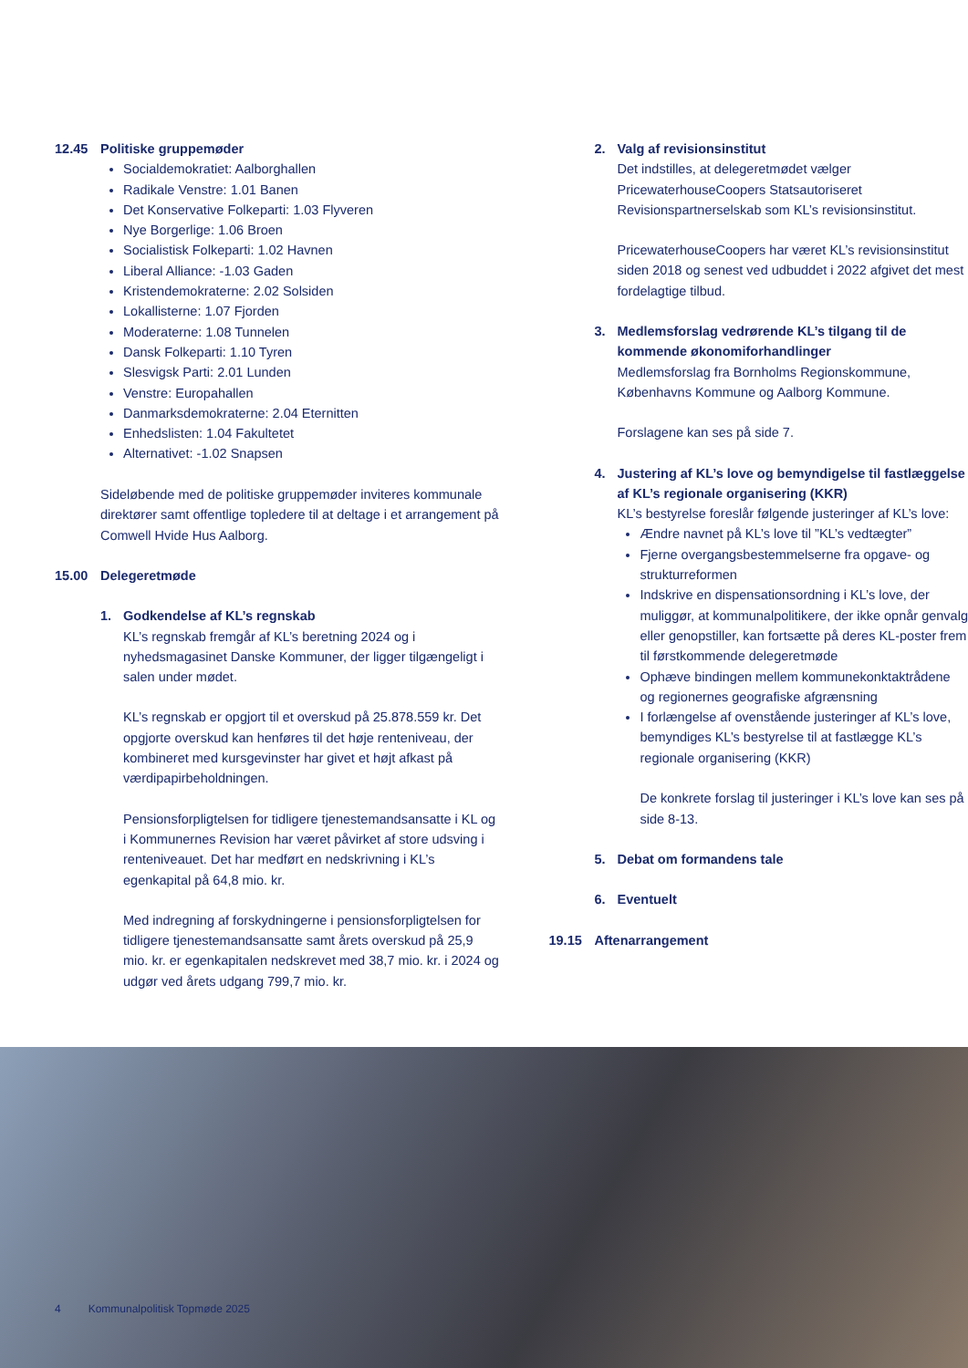12.45 Politiske gruppemøder
Socialdemokratiet: Aalborghallen
Radikale Venstre: 1.01 Banen
Det Konservative Folkeparti: 1.03 Flyveren
Nye Borgerlige: 1.06 Broen
Socialistisk Folkeparti: 1.02 Havnen
Liberal Alliance: -1.03 Gaden
Kristendemokraterne: 2.02 Solsiden
Lokallisterne: 1.07 Fjorden
Moderaterne: 1.08 Tunnelen
Dansk Folkeparti: 1.10 Tyren
Slesvigsk Parti: 2.01 Lunden
Venstre: Europahallen
Danmarksdemokraterne: 2.04 Eternitten
Enhedslisten: 1.04 Fakultetet
Alternativet: -1.02 Snapsen
Sideløbende med de politiske gruppemøder inviteres kommunale direktører samt offentlige topledere til at deltage i et arrangement på Comwell Hvide Hus Aalborg.
15.00 Delegeretmøde
1. Godkendelse af KL’s regnskab
KL’s regnskab fremgår af KL’s beretning 2024 og i nyhedsmagasinet Danske Kommuner, der ligger tilgængeligt i salen under mødet.
KL’s regnskab er opgjort til et overskud på 25.878.559 kr. Det opgjorte overskud kan henføres til det høje renteniveau, der kombineret med kursgevinster har givet et højt afkast på værdipapirbeholdningen.
Pensionsforpligtelsen for tidligere tjenestemandsansatte i KL og i Kommunernes Revision har været påvirket af store udsving i renteniveauet. Det har medført en nedskrivning i KL’s egenkapital på 64,8 mio. kr.
Med indregning af forskydningerne i pensionsforpligtelsen for tidligere tjenestemandsansatte samt årets overskud på 25,9 mio. kr. er egenkapitalen nedskrevet med 38,7 mio. kr. i 2024 og udgør ved årets udgang 799,7 mio. kr.
2. Valg af revisionsinstitut
Det indstilles, at delegeretmødet vælger PricewaterhouseCoopers Statsautoriseret Revisionspartnerselskab som KL’s revisionsinstitut.
PricewaterhouseCoopers har været KL’s revisionsinstitut siden 2018 og senest ved udbuddet i 2022 afgivet det mest fordelagtige tilbud.
3. Medlemsforslag vedrørende KL’s tilgang til de kommende økonomiforhandlinger
Medlemsforslag fra Bornholms Regionskommune, Københavns Kommune og Aalborg Kommune.
Forslagene kan ses på side 7.
4. Justering af KL’s love og bemyndigelse til fastlæggelse af KL’s regionale organisering (KKR)
KL’s bestyrelse foreslår følgende justeringer af KL’s love:
Ændre navnet på KL’s love til ”KL’s vedtægter”
Fjerne overgangsbestemmelserne fra opgave- og strukturreformen
Indskrive en dispensationsordning i KL’s love, der muliggør, at kommunalpolitikere, der ikke opnår genvalg eller genopstiller, kan fortsætte på deres KL-poster frem til førstkommende delegeretmøde
Ophæve bindingen mellem kommunekonktaktrådene og regionernes geografiske afgrænsning
I forlængelse af ovenstående justeringer af KL’s love, bemyndiges KL’s bestyrelse til at fastlægge KL’s regionale organisering (KKR)
De konkrete forslag til justeringer i KL’s love kan ses på side 8-13.
5. Debat om formandens tale
6. Eventuelt
19.15 Aftenarrangement
4 Kommunalpolitisk Topmøde 2025